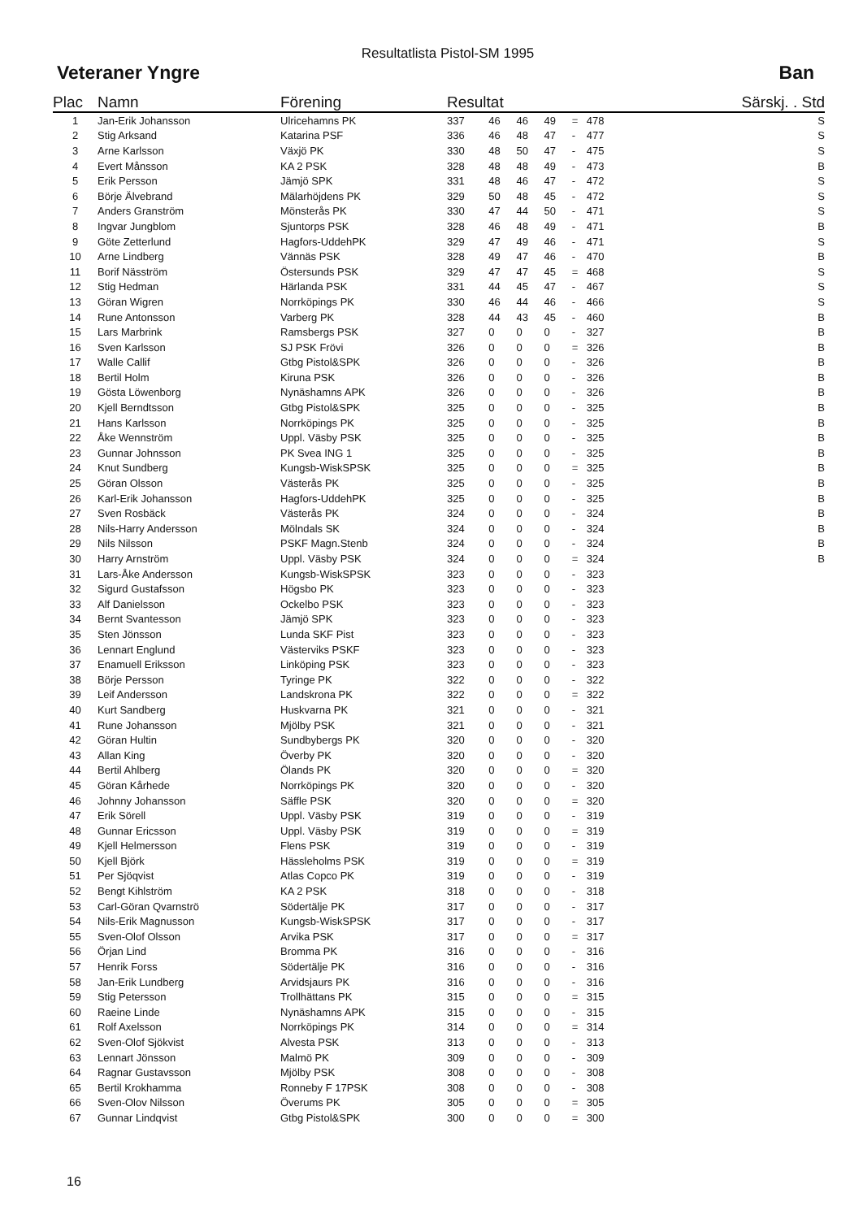Resultatlista Pistol-SM 1995
Veteraner Yngre Ban
| Plac | Namn | Förening | Resultat | | | | | | Särskj. . Std |
| --- | --- | --- | --- | --- | --- | --- | --- | --- | --- |
| 1 | Jan-Erik Johansson | Ulricehamns PK | 337 | 46 | 46 | 49 | = | 478 | S |
| 2 | Stig Arksand | Katarina PSF | 336 | 46 | 48 | 47 | - | 477 | S |
| 3 | Arne Karlsson | Växjö PK | 330 | 48 | 50 | 47 | - | 475 | S |
| 4 | Evert Månsson | KA 2 PSK | 328 | 48 | 48 | 49 | - | 473 | B |
| 5 | Erik Persson | Jämjö SPK | 331 | 48 | 46 | 47 | - | 472 | S |
| 6 | Börje Älvebrand | Mälarhöjdens PK | 329 | 50 | 48 | 45 | - | 472 | S |
| 7 | Anders Granström | Mönsterås PK | 330 | 47 | 44 | 50 | - | 471 | S |
| 8 | Ingvar Jungblom | Sjuntorps PSK | 328 | 46 | 48 | 49 | - | 471 | B |
| 9 | Göte Zetterlund | Hagfors-UddehPK | 329 | 47 | 49 | 46 | - | 471 | S |
| 10 | Arne Lindberg | Vännäs PSK | 328 | 49 | 47 | 46 | - | 470 | B |
| 11 | Borif Näsström | Östersunds PSK | 329 | 47 | 47 | 45 | = | 468 | S |
| 12 | Stig Hedman | Härlanda PSK | 331 | 44 | 45 | 47 | - | 467 | S |
| 13 | Göran Wigren | Norrköpings PK | 330 | 46 | 44 | 46 | - | 466 | S |
| 14 | Rune Antonsson | Varberg PK | 328 | 44 | 43 | 45 | - | 460 | B |
| 15 | Lars Marbrink | Ramsbergs PSK | 327 | 0 | 0 | 0 | - | 327 | B |
| 16 | Sven Karlsson | SJ PSK Frövi | 326 | 0 | 0 | 0 | = | 326 | B |
| 17 | Walle Callif | Gtbg Pistol&SPK | 326 | 0 | 0 | 0 | - | 326 | B |
| 18 | Bertil Holm | Kiruna PSK | 326 | 0 | 0 | 0 | - | 326 | B |
| 19 | Gösta Löwenborg | Nynäshamns APK | 326 | 0 | 0 | 0 | - | 326 | B |
| 20 | Kjell Berndtsson | Gtbg Pistol&SPK | 325 | 0 | 0 | 0 | - | 325 | B |
| 21 | Hans Karlsson | Norrköpings PK | 325 | 0 | 0 | 0 | - | 325 | B |
| 22 | Åke Wennström | Uppl. Väsby PSK | 325 | 0 | 0 | 0 | - | 325 | B |
| 23 | Gunnar Johnsson | PK Svea ING 1 | 325 | 0 | 0 | 0 | - | 325 | B |
| 24 | Knut Sundberg | Kungsb-WiskSPSK | 325 | 0 | 0 | 0 | = | 325 | B |
| 25 | Göran Olsson | Västerås PK | 325 | 0 | 0 | 0 | - | 325 | B |
| 26 | Karl-Erik Johansson | Hagfors-UddehPK | 325 | 0 | 0 | 0 | - | 325 | B |
| 27 | Sven Rosbäck | Västerås PK | 324 | 0 | 0 | 0 | - | 324 | B |
| 28 | Nils-Harry Andersson | Mölndals SK | 324 | 0 | 0 | 0 | - | 324 | B |
| 29 | Nils Nilsson | PSKF Magn.Stenb | 324 | 0 | 0 | 0 | - | 324 | B |
| 30 | Harry Arnström | Uppl. Väsby PSK | 324 | 0 | 0 | 0 | = | 324 | B |
| 31 | Lars-Åke Andersson | Kungsb-WiskSPSK | 323 | 0 | 0 | 0 | - | 323 | |
| 32 | Sigurd Gustafsson | Högsbo PK | 323 | 0 | 0 | 0 | - | 323 | |
| 33 | Alf Danielsson | Ockelbo PSK | 323 | 0 | 0 | 0 | - | 323 | |
| 34 | Bernt Svantesson | Jämjö SPK | 323 | 0 | 0 | 0 | - | 323 | |
| 35 | Sten Jönsson | Lunda SKF Pist | 323 | 0 | 0 | 0 | - | 323 | |
| 36 | Lennart Englund | Västerviks PSKF | 323 | 0 | 0 | 0 | - | 323 | |
| 37 | Enamuell Eriksson | Linköping PSK | 323 | 0 | 0 | 0 | - | 323 | |
| 38 | Börje Persson | Tyringe PK | 322 | 0 | 0 | 0 | - | 322 | |
| 39 | Leif Andersson | Landskrona PK | 322 | 0 | 0 | 0 | = | 322 | |
| 40 | Kurt Sandberg | Huskvarna PK | 321 | 0 | 0 | 0 | - | 321 | |
| 41 | Rune Johansson | Mjölby PSK | 321 | 0 | 0 | 0 | - | 321 | |
| 42 | Göran Hultin | Sundbybergs PK | 320 | 0 | 0 | 0 | - | 320 | |
| 43 | Allan King | Överby PK | 320 | 0 | 0 | 0 | - | 320 | |
| 44 | Bertil Ahlberg | Ölands PK | 320 | 0 | 0 | 0 | = | 320 | |
| 45 | Göran Kårhede | Norrköpings PK | 320 | 0 | 0 | 0 | - | 320 | |
| 46 | Johnny Johansson | Säffle PSK | 320 | 0 | 0 | 0 | = | 320 | |
| 47 | Erik Sörell | Uppl. Väsby PSK | 319 | 0 | 0 | 0 | - | 319 | |
| 48 | Gunnar Ericsson | Uppl. Väsby PSK | 319 | 0 | 0 | 0 | = | 319 | |
| 49 | Kjell Helmersson | Flens PSK | 319 | 0 | 0 | 0 | - | 319 | |
| 50 | Kjell Björk | Hässleholms PSK | 319 | 0 | 0 | 0 | = | 319 | |
| 51 | Per Sjöqvist | Atlas Copco PK | 319 | 0 | 0 | 0 | - | 319 | |
| 52 | Bengt Kihlström | KA 2 PSK | 318 | 0 | 0 | 0 | - | 318 | |
| 53 | Carl-Göran Qvarnströ | Södertälje PK | 317 | 0 | 0 | 0 | - | 317 | |
| 54 | Nils-Erik Magnusson | Kungsb-WiskSPSK | 317 | 0 | 0 | 0 | - | 317 | |
| 55 | Sven-Olof Olsson | Arvika PSK | 317 | 0 | 0 | 0 | = | 317 | |
| 56 | Örjan Lind | Bromma PK | 316 | 0 | 0 | 0 | - | 316 | |
| 57 | Henrik Forss | Södertälje PK | 316 | 0 | 0 | 0 | - | 316 | |
| 58 | Jan-Erik Lundberg | Arvidsjaurs PK | 316 | 0 | 0 | 0 | - | 316 | |
| 59 | Stig Petersson | Trollhättans PK | 315 | 0 | 0 | 0 | = | 315 | |
| 60 | Raeine Linde | Nynäshamns APK | 315 | 0 | 0 | 0 | - | 315 | |
| 61 | Rolf Axelsson | Norrköpings PK | 314 | 0 | 0 | 0 | = | 314 | |
| 62 | Sven-Olof Sjökvist | Alvesta PSK | 313 | 0 | 0 | 0 | - | 313 | |
| 63 | Lennart Jönsson | Malmö PK | 309 | 0 | 0 | 0 | - | 309 | |
| 64 | Ragnar Gustavsson | Mjölby PSK | 308 | 0 | 0 | 0 | - | 308 | |
| 65 | Bertil Krokhamma | Ronneby F 17PSK | 308 | 0 | 0 | 0 | - | 308 | |
| 66 | Sven-Olov Nilsson | Överums PK | 305 | 0 | 0 | 0 | = | 305 | |
| 67 | Gunnar Lindqvist | Gtbg Pistol&SPK | 300 | 0 | 0 | 0 | = | 300 | |
16